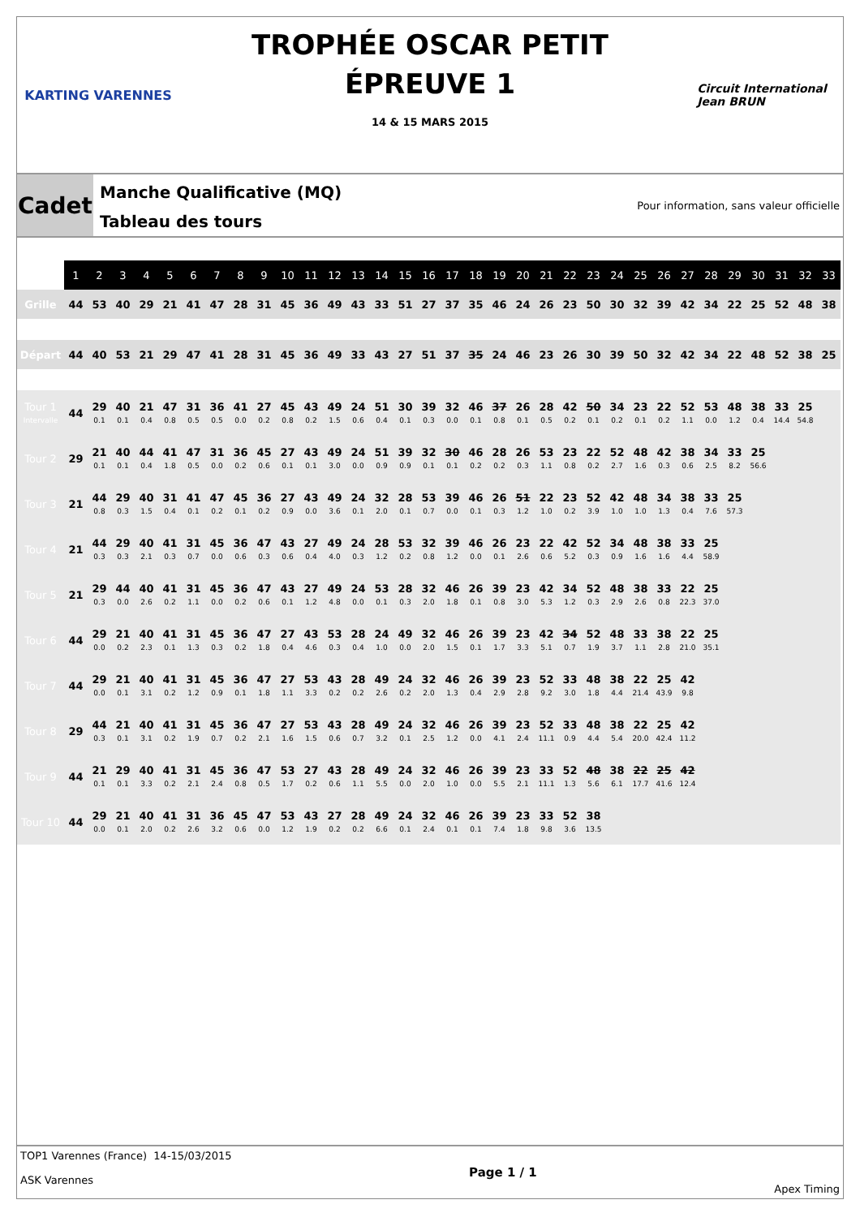KARTING VARENNES
TROPHÉE OSCAR PETIT
ÉPREUVE 1
14 & 15 MARS 2015
Circuit International
Jean BRUN
Cadet
Manche Qualificative (MQ)
Tableau des tours
Pour information, sans valeur officielle
| | 1 | 2 | 3 | 4 | 5 | 6 | 7 | 8 | 9 | 10 | 11 | 12 | 13 | 14 | 15 | 16 | 17 | 18 | 19 | 20 | 21 | 22 | 23 | 24 | 25 | 26 | 27 | 28 | 29 | 30 | 31 | 32 | 33 |
| --- | --- | --- | --- | --- | --- | --- | --- | --- | --- | --- | --- | --- | --- | --- | --- | --- | --- | --- | --- | --- | --- | --- | --- | --- | --- | --- | --- | --- | --- | --- | --- | --- | --- |
| Grille | 44 | 53 | 40 | 29 | 21 | 41 | 47 | 28 | 31 | 45 | 36 | 49 | 43 | 33 | 51 | 27 | 37 | 35 | 46 | 24 | 26 | 23 | 50 | 30 | 32 | 39 | 42 | 34 | 22 | 25 | 52 | 48 | 38 |
| Départ | 44 | 40 | 53 | 21 | 29 | 47 | 41 | 28 | 31 | 45 | 36 | 49 | 33 | 43 | 27 | 51 | 37 | 35 | 24 | 46 | 23 | 26 | 30 | 39 | 50 | 32 | 42 | 34 | 22 | 48 | 52 | 38 | 25 |
| Tour 1 Intervalle | 44 | 29 0.1 | 40 0.1 | 21 0.4 | 47 0.8 | 31 0.5 | 36 0.5 | 41 0.0 | 27 0.2 | 45 0.8 | 43 0.2 | 49 1.5 | 24 0.6 | 51 0.4 | 30 0.1 | 39 0.3 | 32 0.0 | 46 0.1 | 37 0.8 | 26 0.1 | 28 0.5 | 42 0.2 | 50 0.1 | 34 0.2 | 23 0.1 | 22 0.2 | 52 1.1 | 53 0.0 | 48 1.2 | 38 0.4 | 33 14.4 | 25 54.8 | |
| Tour 2 | 29 | 21 0.1 | 40 0.1 | 44 0.4 | 41 1.8 | 47 0.5 | 31 0.0 | 36 0.2 | 45 0.6 | 27 0.1 | 43 0.1 | 49 3.0 | 24 0.0 | 51 0.9 | 39 0.9 | 32 0.1 | 30 0.1 | 46 0.2 | 28 0.2 | 26 0.3 | 53 1.1 | 23 0.8 | 22 0.2 | 52 2.7 | 48 1.6 | 42 0.3 | 38 0.6 | 34 2.5 | 33 8.2 | 25 56.6 | | | |
| Tour 3 | 21 | 44 0.8 | 29 0.3 | 40 1.5 | 31 0.4 | 41 0.1 | 47 0.2 | 45 0.1 | 36 0.2 | 27 0.9 | 43 0.0 | 49 3.6 | 24 0.1 | 32 2.0 | 28 0.1 | 53 0.7 | 39 0.0 | 46 0.1 | 26 0.3 | 51 1.2 | 22 1.0 | 23 0.2 | 52 3.9 | 42 1.0 | 48 1.0 | 34 1.3 | 38 0.4 | 33 7.6 | 25 57.3 | | | | |
| Tour 4 | 21 | 44 0.3 | 29 0.3 | 40 2.1 | 41 0.3 | 31 0.7 | 45 0.0 | 36 0.6 | 47 0.3 | 43 0.6 | 27 0.4 | 49 4.0 | 24 0.3 | 28 1.2 | 53 0.2 | 32 0.8 | 39 1.2 | 46 0.0 | 26 0.1 | 23 2.6 | 22 0.6 | 42 5.2 | 52 0.3 | 34 0.9 | 48 1.6 | 38 1.6 | 33 4.4 | 25 58.9 | | | | | |
| Tour 5 | 21 | 29 0.3 | 44 0.0 | 40 2.6 | 41 0.2 | 31 1.1 | 45 0.0 | 36 0.2 | 47 0.6 | 43 0.1 | 27 1.2 | 49 4.8 | 24 0.0 | 53 0.1 | 28 0.3 | 32 2.0 | 46 1.8 | 26 0.1 | 39 0.8 | 23 3.0 | 42 5.3 | 34 1.2 | 52 0.3 | 48 2.9 | 38 2.6 | 33 0.8 | 22 22.3 | 25 37.0 | | | | | |
| Tour 6 | 44 | 29 0.0 | 21 0.2 | 40 2.3 | 41 0.1 | 31 1.3 | 45 0.3 | 36 0.2 | 47 1.8 | 27 0.4 | 43 4.6 | 53 0.3 | 28 0.4 | 24 1.0 | 49 0.0 | 32 2.0 | 46 1.5 | 26 0.1 | 39 1.7 | 23 3.3 | 42 5.1 | 34 0.7 | 52 1.9 | 48 3.7 | 33 1.1 | 38 2.8 | 22 21.0 | 25 35.1 | | | | | |
| Tour 7 | 44 | 29 0.0 | 21 0.1 | 40 3.1 | 41 0.2 | 31 1.2 | 45 0.9 | 36 0.1 | 47 1.8 | 27 1.1 | 53 3.3 | 43 0.2 | 28 0.2 | 49 2.6 | 24 0.2 | 32 2.0 | 46 1.3 | 26 0.4 | 39 2.9 | 23 2.8 | 52 9.2 | 33 3.0 | 48 1.8 | 38 4.4 | 22 21.4 | 25 43.9 | 42 9.8 | | | | | | |
| Tour 8 | 29 | 44 0.3 | 21 0.1 | 40 3.1 | 41 0.2 | 31 1.9 | 45 0.7 | 36 0.2 | 47 2.1 | 27 1.6 | 53 1.5 | 43 0.6 | 28 0.7 | 49 3.2 | 24 0.1 | 32 2.5 | 46 1.2 | 26 0.0 | 39 4.1 | 23 2.4 | 52 11.1 | 33 0.9 | 48 4.4 | 38 5.4 | 22 20.0 | 25 42.4 | 42 11.2 | | | | | | |
| Tour 9 | 44 | 21 0.1 | 29 0.1 | 40 3.3 | 41 0.2 | 31 2.1 | 45 2.4 | 36 0.8 | 47 0.5 | 53 1.7 | 27 0.2 | 43 0.6 | 28 1.1 | 49 5.5 | 24 0.0 | 32 2.0 | 46 1.0 | 26 0.0 | 39 5.5 | 23 2.1 | 33 11.1 | 52 1.3 | 48 5.6 | 38 6.1 | 22 17.7 | 25 41.6 | 42 12.4 | | | | | | |
| Tour 10 | 44 | 29 0.0 | 21 0.1 | 40 2.0 | 41 0.2 | 31 2.6 | 36 3.2 | 45 0.6 | 47 0.0 | 53 1.2 | 43 1.9 | 27 0.2 | 28 0.2 | 49 6.6 | 24 0.1 | 32 2.4 | 46 0.1 | 26 0.1 | 39 7.4 | 23 1.8 | 33 9.8 | 52 3.6 | 38 13.5 | | | | | | | | | | |
TOP1 Varennes (France) 14-15/03/2015
ASK Varennes
Page 1 / 1
Apex Timing